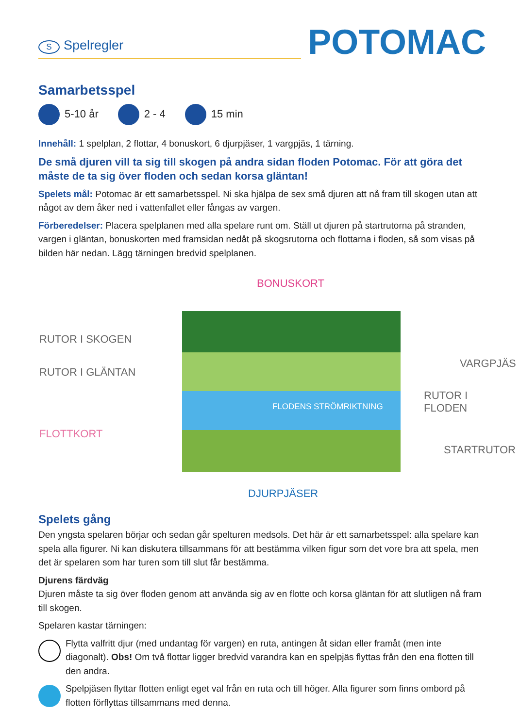S Spelregler
POTOMAC
Samarbetsspel
5-10 år 2 - 4 15 min
Innehåll: 1 spelplan, 2 flottar, 4 bonuskort, 6 djurpjäser, 1 vargpjäs, 1 tärning.
De små djuren vill ta sig till skogen på andra sidan floden Potomac. För att göra det måste de ta sig över floden och sedan korsa gläntan!
Spelets mål: Potomac är ett samarbetsspel. Ni ska hjälpa de sex små djuren att nå fram till skogen utan att något av dem åker ned i vattenfallet eller fångas av vargen.
Förberedelser: Placera spelplanen med alla spelare runt om. Ställ ut djuren på startrutorna på stranden, vargen i gläntan, bonuskorten med framsidan nedåt på skogsrutorna och flottarna i floden, så som visas på bilden här nedan. Lägg tärningen bredvid spelplanen.
BONUSKORT
RUTOR I SKOGEN
VARGPJÄS
RUTOR I GLÄNTAN
RUTOR I FLODEN
FLODENS STRÖMRIKTNING
FLOTTKORT
STARTRUTOR
DJURPJÄSER
Spelets gång
Den yngsta spelaren börjar och sedan går spelturen medsols. Det här är ett samarbetsspel: alla spelare kan spela alla figurer. Ni kan diskutera tillsammans för att bestämma vilken figur som det vore bra att spela, men det är spelaren som har turen som till slut får bestämma.
Djurens färdväg
Djuren måste ta sig över floden genom att använda sig av en flotte och korsa gläntan för att slutligen nå fram till skogen.
Spelaren kastar tärningen:
Flytta valfritt djur (med undantag för vargen) en ruta, antingen åt sidan eller framåt (men inte diagonalt). Obs! Om två flottar ligger bredvid varandra kan en spelpjäs flyttas från den ena flotten till den andra.
Spelpjäsen flyttar flotten enligt eget val från en ruta och till höger. Alla figurer som finns ombord på flotten förflyttas tillsammans med denna.